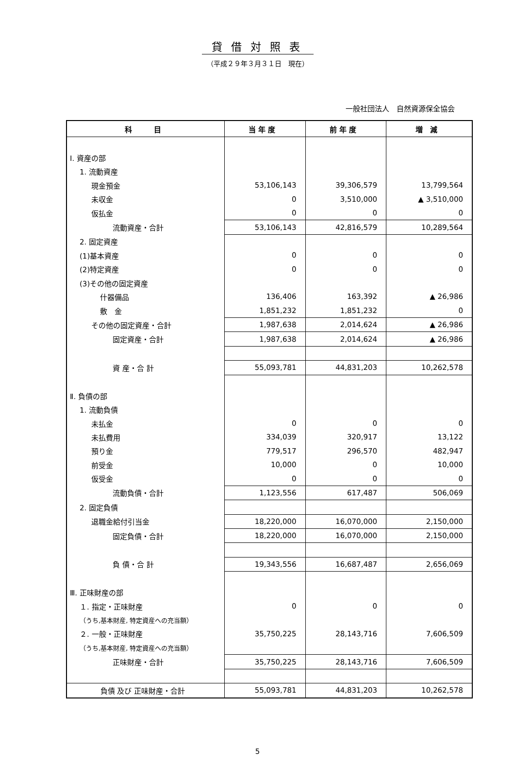貸借対照表
（平成２９年３月３１日　現在）
一般社団法人　自然資源保全協会
| 科 目 | 当 年 度 | 前 年 度 | 増 減 |
| --- | --- | --- | --- |
| Ⅰ. 資産の部 | | | |
| 1. 流動資産 | | | |
| 現金預金 | 53,106,143 | 39,306,579 | 13,799,564 |
| 未収金 | 0 | 3,510,000 | ▲ 3,510,000 |
| 仮払金 | 0 | 0 | 0 |
| 流動資産・合計 | 53,106,143 | 42,816,579 | 10,289,564 |
| 2. 固定資産 | | | |
| (1)基本資産 | 0 | 0 | 0 |
| (2)特定資産 | 0 | 0 | 0 |
| (3)その他の固定資産 | | | |
| 什器備品 | 136,406 | 163,392 | ▲ 26,986 |
| 敷 金 | 1,851,232 | 1,851,232 | 0 |
| その他の固定資産・合計 | 1,987,638 | 2,014,624 | ▲ 26,986 |
| 固定資産・合計 | 1,987,638 | 2,014,624 | ▲ 26,986 |
| 資 産・合 計 | 55,093,781 | 44,831,203 | 10,262,578 |
| Ⅱ. 負債の部 | | | |
| 1. 流動負債 | | | |
| 未払金 | 0 | 0 | 0 |
| 未払費用 | 334,039 | 320,917 | 13,122 |
| 預り金 | 779,517 | 296,570 | 482,947 |
| 前受金 | 10,000 | 0 | 10,000 |
| 仮受金 | 0 | 0 | 0 |
| 流動負債・合計 | 1,123,556 | 617,487 | 506,069 |
| 2. 固定負債 | | | |
| 退職金給付引当金 | 18,220,000 | 16,070,000 | 2,150,000 |
| 固定負債・合計 | 18,220,000 | 16,070,000 | 2,150,000 |
| 負 債・合 計 | 19,343,556 | 16,687,487 | 2,656,069 |
| Ⅲ. 正味財産の部 | | | |
| １. 指定・正味財産 | 0 | 0 | 0 |
| （うち,基本財産, 特定資産への充当額） | | | |
| ２. 一般・正味財産 | 35,750,225 | 28,143,716 | 7,606,509 |
| （うち,基本財産, 特定資産への充当額） | | | |
| 正味財産・合計 | 35,750,225 | 28,143,716 | 7,606,509 |
| 負債 及び 正味財産・合計 | 55,093,781 | 44,831,203 | 10,262,578 |
5